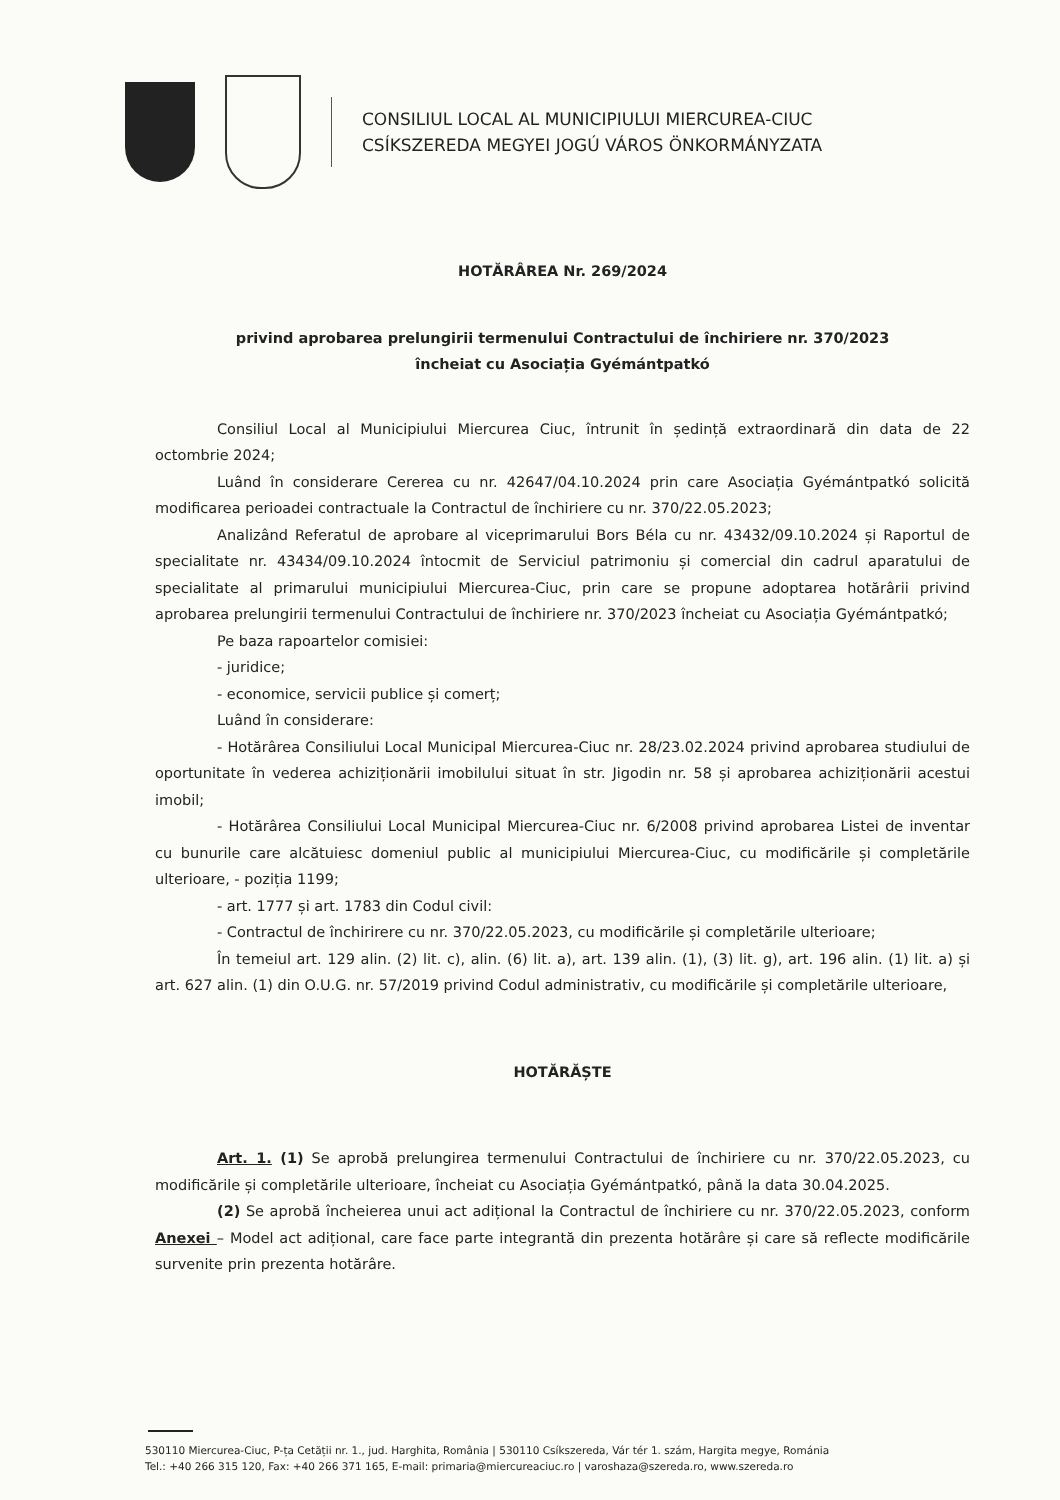CONSILIUL LOCAL AL MUNICIPIULUI MIERCUREA-CIUC
CSÍKSZEREDA MEGYEI JOGÚ VÁROS ÖNKORMÁNYZATA
HOTĂRÂREA Nr. 269/2024
privind aprobarea prelungirii termenului Contractului de închiriere nr. 370/2023
încheiat cu Asociația Gyémántpatkó
Consiliul Local al Municipiului Miercurea Ciuc, întrunit în ședință extraordinară din data de 22 octombrie 2024;
Luând în considerare Cererea cu nr. 42647/04.10.2024 prin care Asociația Gyémántpatkó solicită modificarea perioadei contractuale la Contractul de închiriere cu nr. 370/22.05.2023;
Analizând Referatul de aprobare al viceprimarului Bors Béla cu nr. 43432/09.10.2024 și Raportul de specialitate nr. 43434/09.10.2024 întocmit de Serviciul patrimoniu și comercial din cadrul aparatului de specialitate al primarului municipiului Miercurea-Ciuc, prin care se propune adoptarea hotărârii privind aprobarea prelungirii termenului Contractului de închiriere nr. 370/2023 încheiat cu Asociația Gyémántpatkó;
Pe baza rapoartelor comisiei:
- juridice;
- economice, servicii publice și comerț;
Luând în considerare:
- Hotărârea Consiliului Local Municipal Miercurea-Ciuc nr. 28/23.02.2024 privind aprobarea studiului de oportunitate în vederea achiziționării imobilului situat în str. Jigodin nr. 58 și aprobarea achiziționării acestui imobil;
- Hotărârea Consiliului Local Municipal Miercurea-Ciuc nr. 6/2008 privind aprobarea Listei de inventar cu bunurile care alcătuiesc domeniul public al municipiului Miercurea-Ciuc, cu modificările și completările ulterioare, - poziția 1199;
- art. 1777 și art. 1783 din Codul civil:
- Contractul de închirirere cu nr. 370/22.05.2023, cu modificările și completările ulterioare;
În temeiul art. 129 alin. (2) lit. c), alin. (6) lit. a), art. 139 alin. (1), (3) lit. g), art. 196 alin. (1) lit. a) și art. 627 alin. (1) din O.U.G. nr. 57/2019 privind Codul administrativ, cu modificările și completările ulterioare,
HOTĂRĂȘTE
Art. 1. (1) Se aprobă prelungirea termenului Contractului de închiriere cu nr. 370/22.05.2023, cu modificările și completările ulterioare, încheiat cu Asociația Gyémántpatkó, până la data 30.04.2025.
(2) Se aprobă încheierea unui act adițional la Contractul de închiriere cu nr. 370/22.05.2023, conform Anexei – Model act adițional, care face parte integrantă din prezenta hotărâre și care să reflecte modificările survenite prin prezenta hotărâre.
530110 Miercurea-Ciuc, P-ța Cetății nr. 1., jud. Harghita, România | 530110 Csíkszereda, Vár tér 1. szám, Hargita megye, Románia
Tel.: +40 266 315 120, Fax: +40 266 371 165, E-mail: primaria@miercureaciuc.ro | varoshaza@szereda.ro, www.szereda.ro